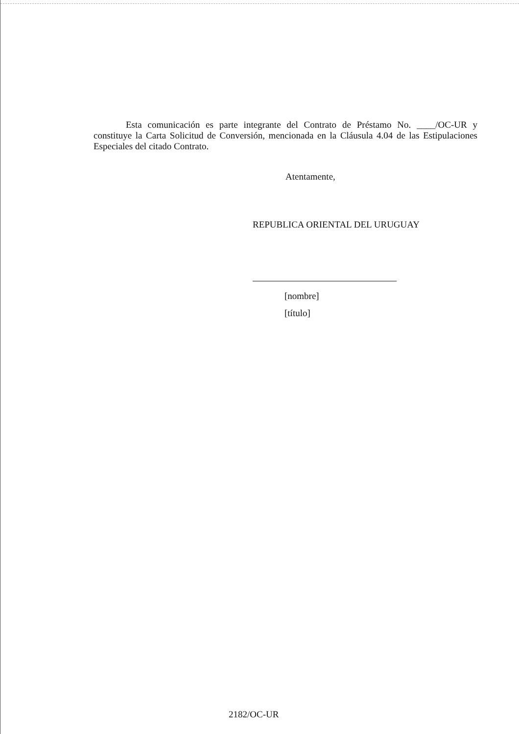Esta comunicación es parte integrante del Contrato de Préstamo No. ____/OC-UR y constituye la Carta Solicitud de Conversión, mencionada en la Cláusula 4.04 de las Estipulaciones Especiales del citado Contrato.
Atentamente,
REPUBLICA ORIENTAL DEL URUGUAY
[nombre]
[título]
2182/OC-UR